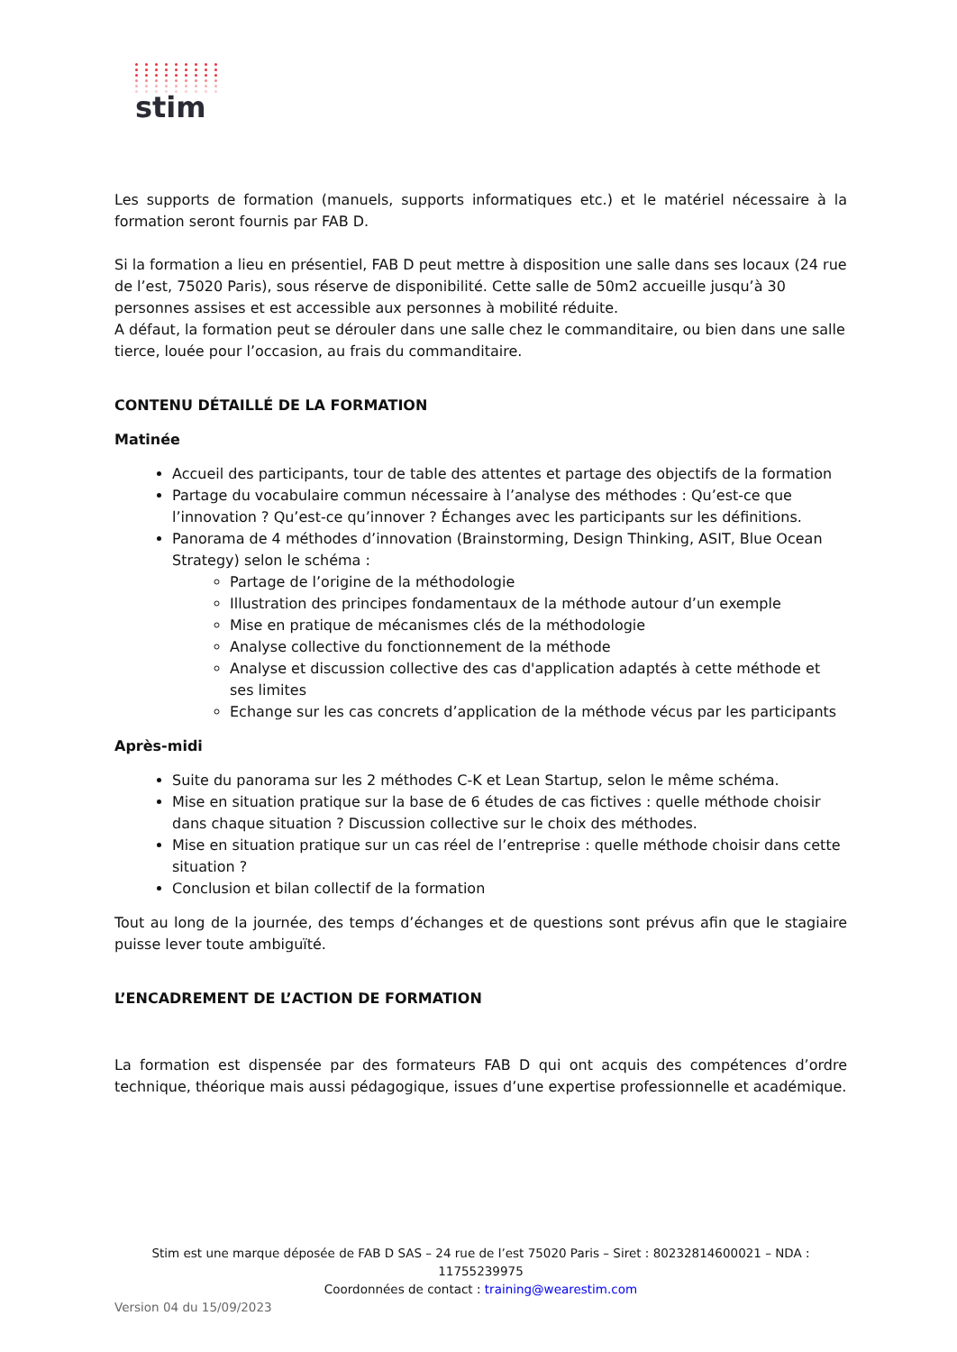stim
Les supports de formation (manuels, supports informatiques etc.) et le matériel nécessaire à la formation seront fournis par FAB D.
Si la formation a lieu en présentiel, FAB D peut mettre à disposition une salle dans ses locaux (24 rue de l’est, 75020 Paris), sous réserve de disponibilité. Cette salle de 50m2 accueille jusqu’à 30 personnes assises et est accessible aux personnes à mobilité réduite.
A défaut, la formation peut se dérouler dans une salle chez le commanditaire, ou bien dans une salle tierce, louée pour l’occasion, au frais du commanditaire.
CONTENU DÉTAILLÉ DE LA FORMATION
Matinée
Accueil des participants, tour de table des attentes et partage des objectifs de la formation
Partage du vocabulaire commun nécessaire à l’analyse des méthodes : Qu’est-ce que l’innovation ? Qu’est-ce qu’innover ? Échanges avec les participants sur les définitions.
Panorama de 4 méthodes d’innovation (Brainstorming, Design Thinking, ASIT, Blue Ocean Strategy) selon le schéma :
Partage de l’origine de la méthodologie
Illustration des principes fondamentaux de la méthode autour d’un exemple
Mise en pratique de mécanismes clés de la méthodologie
Analyse collective du fonctionnement de la méthode
Analyse et discussion collective des cas d'application adaptés à cette méthode et ses limites
Echange sur les cas concrets d’application de la méthode vécus par les participants
Après-midi
Suite du panorama sur les 2 méthodes C-K et Lean Startup, selon le même schéma.
Mise en situation pratique sur la base de 6 études de cas fictives : quelle méthode choisir dans chaque situation ? Discussion collective sur le choix des méthodes.
Mise en situation pratique sur un cas réel de l’entreprise : quelle méthode choisir dans cette situation ?
Conclusion et bilan collectif de la formation
Tout au long de la journée, des temps d’échanges et de questions sont prévus afin que le stagiaire puisse lever toute ambiguïté.
L’ENCADREMENT DE L’ACTION DE FORMATION
La formation est dispensée par des formateurs FAB D qui ont acquis des compétences d’ordre technique, théorique mais aussi pédagogique, issues d’une expertise professionnelle et académique.
Stim est une marque déposée de FAB D SAS – 24 rue de l’est 75020 Paris – Siret : 80232814600021 – NDA : 11755239975
Coordonnées de contact : training@wearestim.com
Version 04 du 15/09/2023